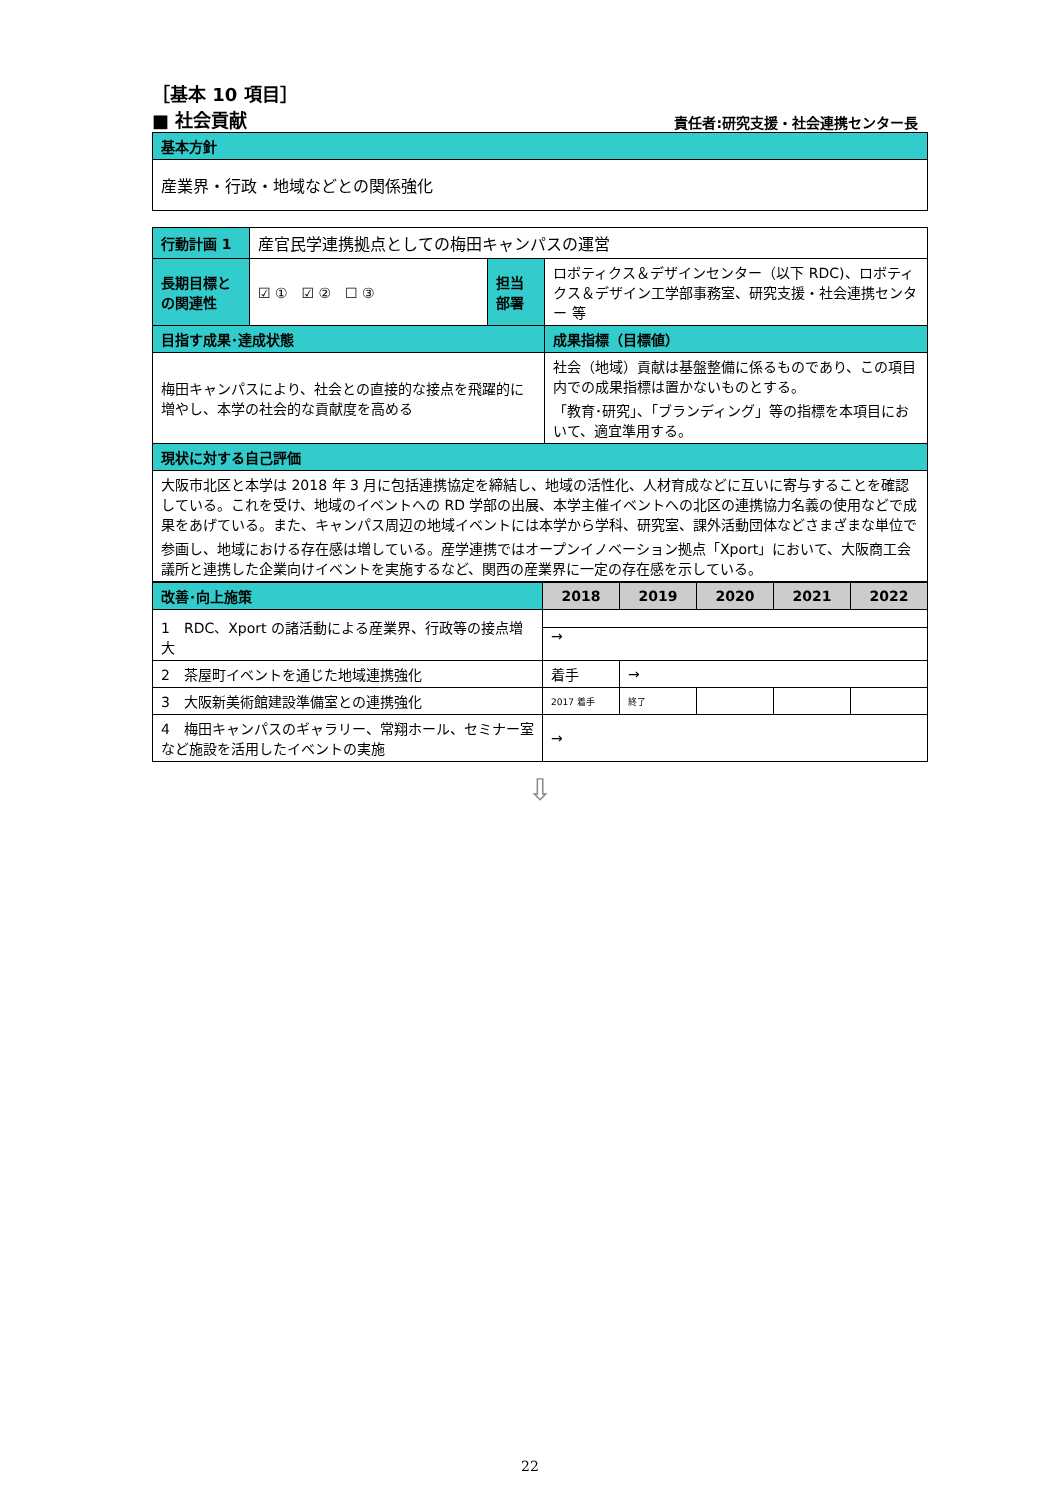［基本 10 項目］
■ 社会貢献 責任者:研究支援・社会連携センター長
| 基本方針 |
| 産業界・行政・地域などとの関係強化 |
| 行動計画 1 | 産官民学連携拠点としての梅田キャンパスの運営 | | |
| 長期目標との関連性 | ☑ ① ☑ ② ☐ ③ | 担当部署 | ロボティクス＆デザインセンター（以下 RDC)、ロボティクス＆デザイン工学部事務室、研究支援・社会連携センター 等 |
| 目指す成果･達成状態 | | | 成果指標（目標値） |
| 梅田キャンパスにより、社会との直接的な接点を飛躍的に増やし、本学の社会的な貢献度を高める | | | 社会（地域）貢献は基盤整備に係るものであり、この項目内での成果指標は置かないものとする。 「教育･研究」、「ブランディング」等の指標を本項目において、適宜準用する。 |
| 現状に対する自己評価 | | | |
| 大阪市北区と本学は 2018 年 3 月に包括連携協定を締結し、地域の活性化、人材育成などに互いに寄与することを確認している。これを受け、地域のイベントへの RD 学部の出展、本学主催イベントへの北区の連携協力名義の使用などで成果をあげている。また、キャンパス周辺の地域イベントには本学から学科、研究室、課外活動団体などさまざまな単位で参画し、地域における存在感は増している。産学連携ではオープンイノベーション拠点「Xport」において、大阪商工会議所と連携した企業向けイベントを実施するなど、関西の産業界に一定の存在感を示している。 | | | |
| 改善･向上施策 | 2018 | 2019 | 2020 | 2021 | 2022 |
| --- | --- | --- | --- | --- | --- |
| 1 RDC、Xport の諸活動による産業界、行政等の接点増大 | → | | | | |
| 2 茶屋町イベントを通じた地域連携強化 | 着手 | → | | | |
| 3 大阪新美術館建設準備室との連携強化 | 2017 着手 | 終了 | | | |
| 4 梅田キャンパスのギャラリー、常翔ホール、セミナー室など施設を活用したイベントの実施 | → | | | | |
⇩
22